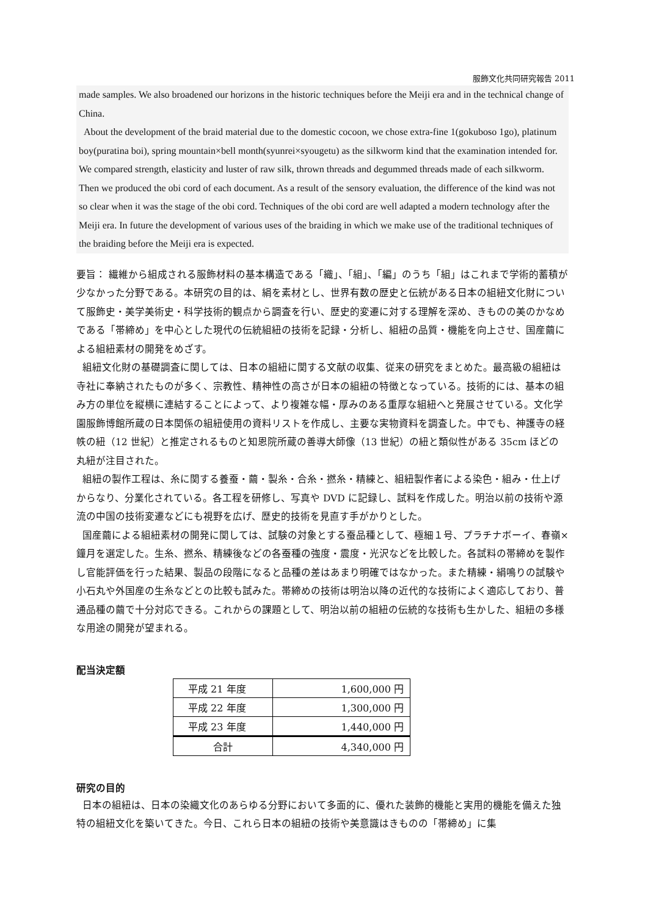服飾文化共同研究報告 2011
made samples. We also broadened our horizons in the historic techniques before the Meiji era and in the technical change of China.
About the development of the braid material due to the domestic cocoon, we chose extra-fine 1(gokuboso 1go), platinum boy(puratina boi), spring mountain×bell month(syunrei×syougetu) as the silkworm kind that the examination intended for. We compared strength, elasticity and luster of raw silk, thrown threads and degummed threads made of each silkworm. Then we produced the obi cord of each document. As a result of the sensory evaluation, the difference of the kind was not so clear when it was the stage of the obi cord. Techniques of the obi cord are well adapted a modern technology after the Meiji era. In future the development of various uses of the braiding in which we make use of the traditional techniques of the braiding before the Meiji era is expected.
要旨： 繊維から組成される服飾材料の基本構造である「織」、「組」、「編」のうち「組」はこれまで学術的蓄積が少なかった分野である。本研究の目的は、絹を素材とし、世界有数の歴史と伝統がある日本の組紐文化財について服飾史・美学美術史・科学技術的観点から調査を行い、歴史的変遷に対する理解を深め、きものの美のかなめである「帯締め」を中心とした現代の伝統組紐の技術を記録・分析し、組紐の品質・機能を向上させ、国産繭による組紐素材の開発をめざす。
組紐文化財の基礎調査に関しては、日本の組紐に関する文献の収集、従来の研究をまとめた。最高級の組紐は寺社に奉納されたものが多く、宗教性、精神性の高さが日本の組紐の特徴となっている。技術的には、基本の組み方の単位を縦横に連結することによって、より複雑な幅・厚みのある重厚な組紐へと発展させている。文化学園服飾博館所蔵の日本関係の組紐使用の資料リストを作成し、主要な実物資料を調査した。中でも、神護寺の経帙の紐（12 世紀）と推定されるものと知恩院所蔵の善導大師像（13 世紀）の紐と類似性がある 35cm ほどの丸紐が注目された。
組紐の製作工程は、糸に関する養蚕・繭・製糸・合糸・撚糸・精練と、組紐製作者による染色・組み・仕上げからなり、分業化されている。各工程を研修し、写真や DVD に記録し、試料を作成した。明治以前の技術や源流の中国の技術変遷などにも視野を広げ、歴史的技術を見直す手がかりとした。
国産繭による組紐素材の開発に関しては、試験の対象とする蚕品種として、極細１号、プラチナボーイ、春嶺×鐘月を選定した。生糸、撚糸、精練後などの各蚕種の強度・震度・光沢などを比較した。各試料の帯締めを製作し官能評価を行った結果、製品の段階になると品種の差はあまり明確ではなかった。また精練・絹鳴りの試験や小石丸や外国産の生糸などとの比較も試みた。帯締めの技術は明治以降の近代的な技術によく適応しており、普通品種の繭で十分対応できる。これからの課題として、明治以前の組紐の伝統的な技術も生かした、組紐の多様な用途の開発が望まれる。
配当決定額
| 平成 21 年度 | 1,600,000 円 |
| 平成 22 年度 | 1,300,000 円 |
| 平成 23 年度 | 1,440,000 円 |
| 合計 | 4,340,000 円 |
研究の目的
日本の組紐は、日本の染織文化のあらゆる分野において多面的に、優れた装飾的機能と実用的機能を備えた独特の組紐文化を築いてきた。今日、これら日本の組紐の技術や美意識はきものの「帯締め」に集